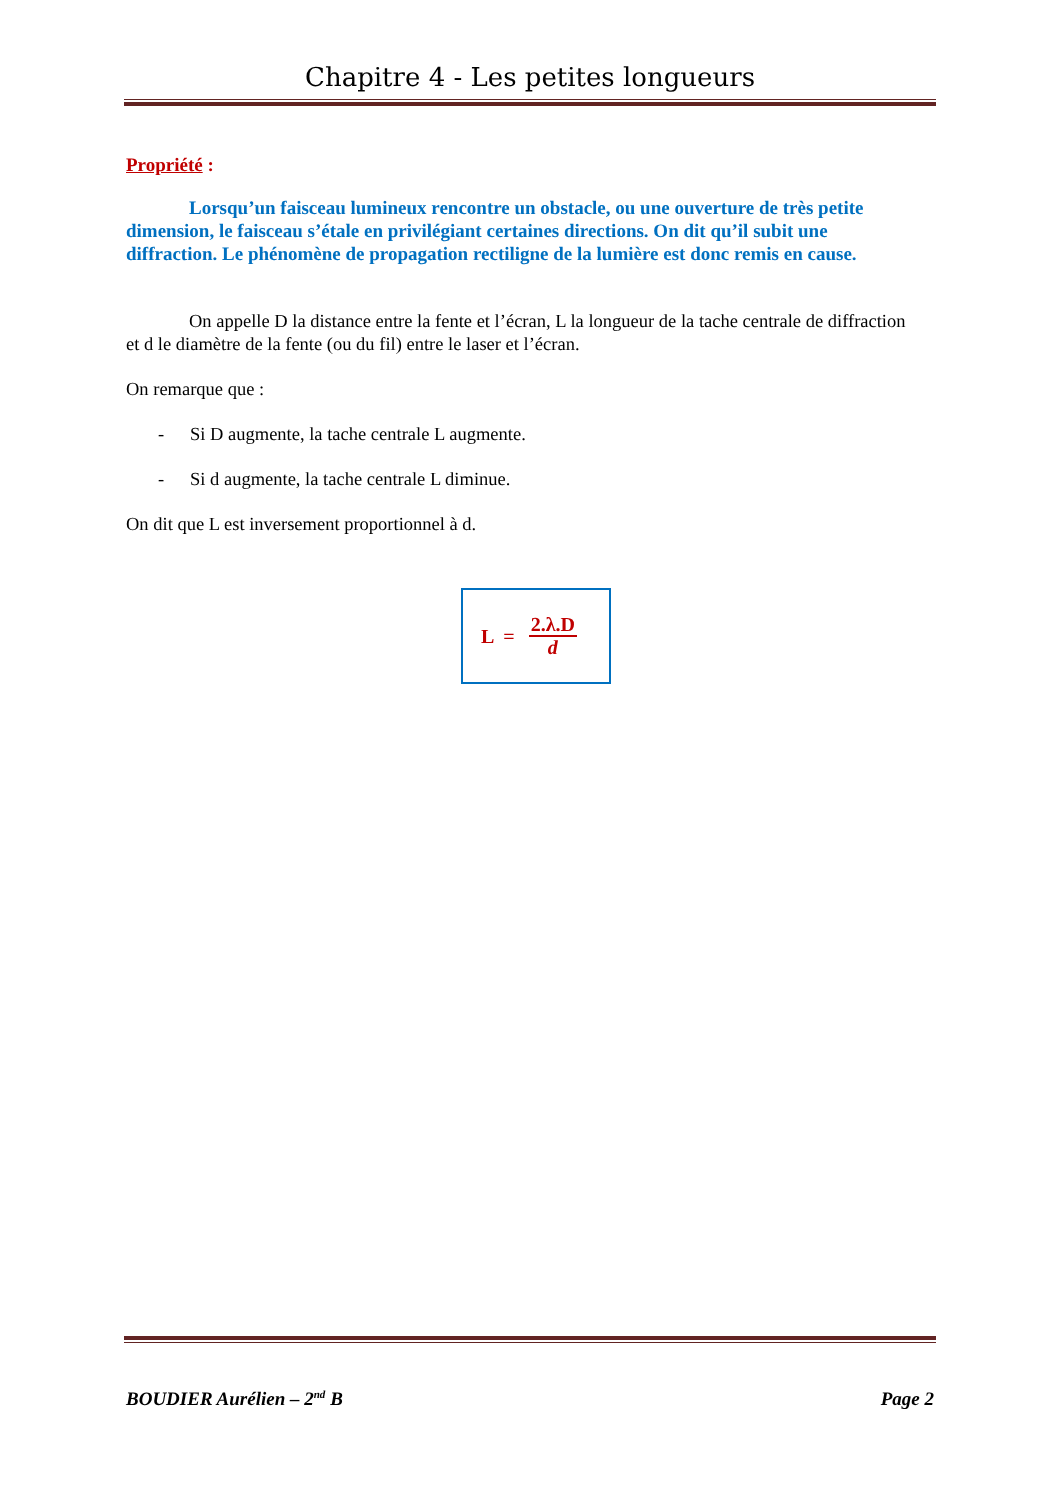Chapitre 4 - Les petites longueurs
Propriété :
Lorsqu’un faisceau lumineux rencontre un obstacle, ou une ouverture de très petite dimension, le faisceau s’étale en privilégiant certaines directions. On dit qu’il subit une diffraction. Le phénomène de propagation rectiligne de la lumière est donc remis en cause.
On appelle D la distance entre la fente et l’écran, L la longueur de la tache centrale de diffraction et d le diamètre de la fente (ou du fil) entre le laser et l’écran.
On remarque que :
- Si D augmente, la tache centrale L augmente.
- Si d augmente, la tache centrale L diminue.
On dit que L est inversement proportionnel à d.
L = 2.λ.D
d
BOUDIER Aurélien – 2<sup>nd</sup> B Page 2